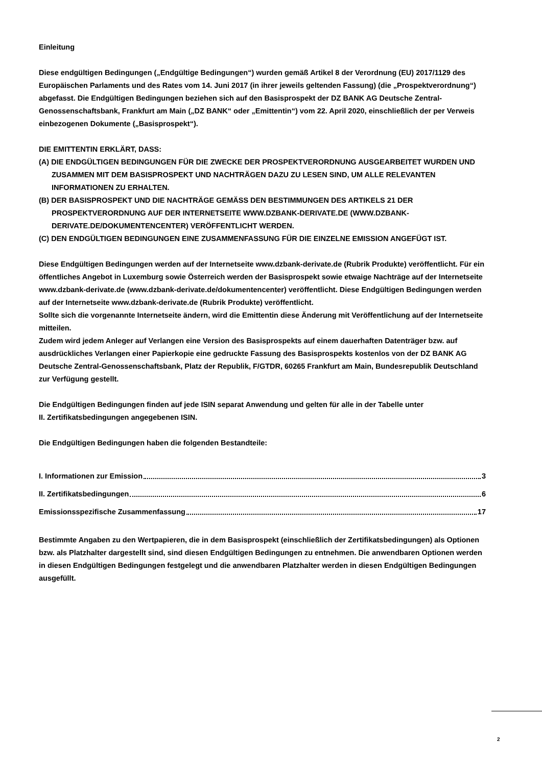Einleitung
Diese endgültigen Bedingungen („Endgültige Bedingungen“) wurden gemäß Artikel 8 der Verordnung (EU) 2017/1129 des Europäischen Parlaments und des Rates vom 14. Juni 2017 (in ihrer jeweils geltenden Fassung) (die „Prospektverordnung“) abgefasst. Die Endgültigen Bedingungen beziehen sich auf den Basisprospekt der DZ BANK AG Deutsche Zentral-Genossenschaftsbank, Frankfurt am Main („DZ BANK“ oder „Emittentin“) vom 22. April 2020, einschließlich der per Verweis einbezogenen Dokumente („Basisprospekt“).
DIE EMITTENTIN ERKLÄRT, DASS:
(A) DIE ENDGÜLTIGEN BEDINGUNGEN FÜR DIE ZWECKE DER PROSPEKTVERORDNUNG AUSGEARBEITET WURDEN UND ZUSAMMEN MIT DEM BASISPROSPEKT UND NACHTRÄGEN DAZU ZU LESEN SIND, UM ALLE RELEVANTEN INFORMATIONEN ZU ERHALTEN.
(B) DER BASISPROSPEKT UND DIE NACHTRÄGE GEMÄSS DEN BESTIMMUNGEN DES ARTIKELS 21 DER PROSPEKTVERORDNUNG AUF DER INTERNETSEITE WWW.DZBANK-DERIVATE.DE (WWW.DZBANK-DERIVATE.DE/DOKUMENTENCENTER) VERÖFFENTLICHT WERDEN.
(C) DEN ENDGÜLTIGEN BEDINGUNGEN EINE ZUSAMMENFASSUNG FÜR DIE EINZELNE EMISSION ANGEFÜGT IST.
Diese Endgültigen Bedingungen werden auf der Internetseite www.dzbank-derivate.de (Rubrik Produkte) veröffentlicht. Für ein öffentliches Angebot in Luxemburg sowie Österreich werden der Basisprospekt sowie etwaige Nachträge auf der Internetseite www.dzbank-derivate.de (www.dzbank-derivate.de/dokumentencenter) veröffentlicht. Diese Endgültigen Bedingungen werden auf der Internetseite www.dzbank-derivate.de (Rubrik Produkte) veröffentlicht.
Sollte sich die vorgenannte Internetseite ändern, wird die Emittentin diese Änderung mit Veröffentlichung auf der Internetseite mitteilen.
Zudem wird jedem Anleger auf Verlangen eine Version des Basisprospekts auf einem dauerhaften Datenträger bzw. auf ausdrückliches Verlangen einer Papierkopie eine gedruckte Fassung des Basisprospekts kostenlos von der DZ BANK AG Deutsche Zentral-Genossenschaftsbank, Platz der Republik, F/GTDR, 60265 Frankfurt am Main, Bundesrepublik Deutschland zur Verfügung gestellt.
Die Endgültigen Bedingungen finden auf jede ISIN separat Anwendung und gelten für alle in der Tabelle unter
II. Zertifikatsbedingungen angegebenen ISIN.
Die Endgültigen Bedingungen haben die folgenden Bestandteile:
I. Informationen zur Emission 3
II. Zertifikatsbedingungen 6
Emissionsspezifische Zusammenfassung 17
Bestimmte Angaben zu den Wertpapieren, die in dem Basisprospekt (einschließlich der Zertifikatsbedingungen) als Optionen bzw. als Platzhalter dargestellt sind, sind diesen Endgültigen Bedingungen zu entnehmen. Die anwendbaren Optionen werden in diesen Endgültigen Bedingungen festgelegt und die anwendbaren Platzhalter werden in diesen Endgültigen Bedingungen ausgefüllt.
2